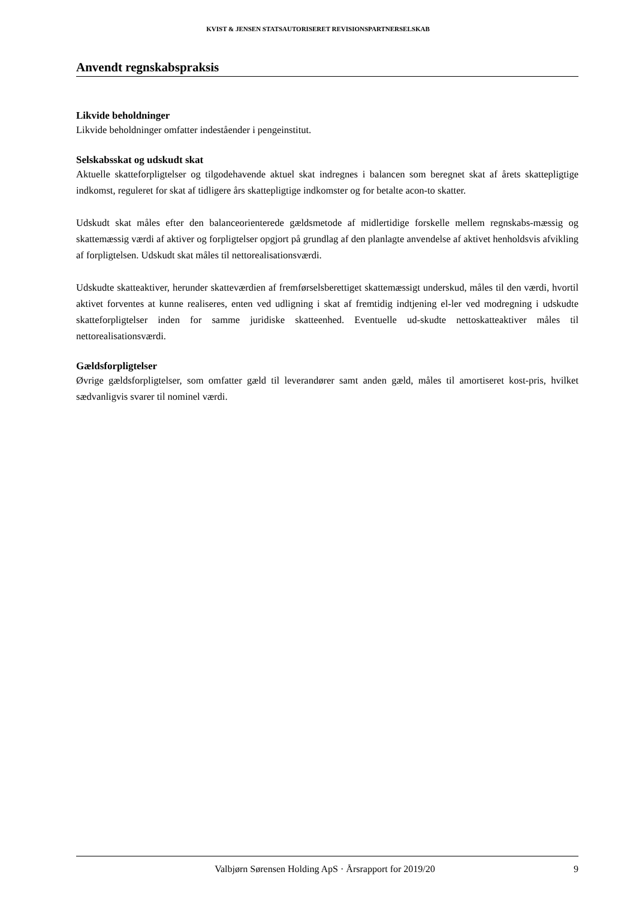KVIST & JENSEN STATSAUTORISERET REVISIONSPARTNERSELSKAB
Anvendt regnskabspraksis
Likvide beholdninger
Likvide beholdninger omfatter indeståender i pengeinstitut.
Selskabsskat og udskudt skat
Aktuelle skatteforpligtelser og tilgodehavende aktuel skat indregnes i balancen som beregnet skat af årets skattepligtige indkomst, reguleret for skat af tidligere års skattepligtige indkomster og for betalte acon-to skatter.
Udskudt skat måles efter den balanceorienterede gældsmetode af midlertidige forskelle mellem regnskabs-mæssig og skattemæssig værdi af aktiver og forpligtelser opgjort på grundlag af den planlagte anvendelse af aktivet henholdsvis afvikling af forpligtelsen. Udskudt skat måles til nettorealisationsværdi.
Udskudte skatteaktiver, herunder skatteværdien af fremførselsberettiget skattemæssigt underskud, måles til den værdi, hvortil aktivet forventes at kunne realiseres, enten ved udligning i skat af fremtidig indtjening el-ler ved modregning i udskudte skatteforpligtelser inden for samme juridiske skatteenhed. Eventuelle ud-skudte nettoskatteaktiver måles til nettorealisationsværdi.
Gældsforpligtelser
Øvrige gældsforpligtelser, som omfatter gæld til leverandører samt anden gæld, måles til amortiseret kost-pris, hvilket sædvanligvis svarer til nominel værdi.
Valbjørn Sørensen Holding ApS · Årsrapport for 2019/20 9